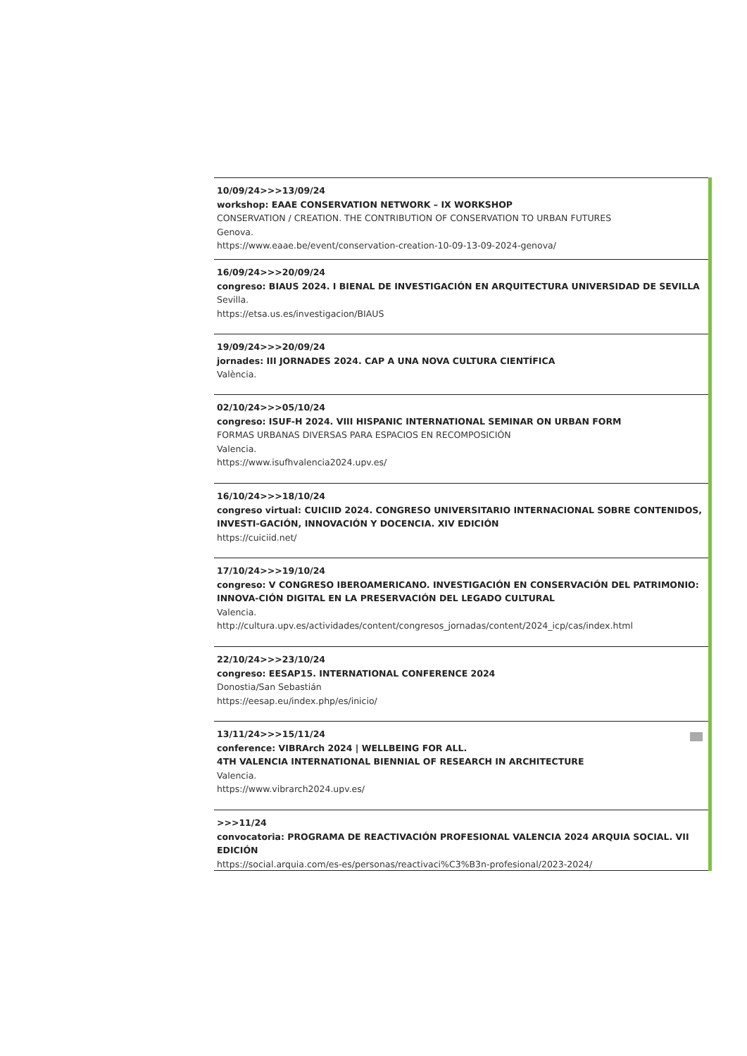10/09/24>>>13/09/24
workshop: EAAE CONSERVATION NETWORK – IX WORKSHOP
CONSERVATION / CREATION. THE CONTRIBUTION OF CONSERVATION TO URBAN FUTURES
Genova.
https://www.eaae.be/event/conservation-creation-10-09-13-09-2024-genova/
16/09/24>>>20/09/24
congreso: BIAUS 2024. I BIENAL DE INVESTIGACIÓN EN ARQUITECTURA UNIVERSIDAD DE SEVILLA
Sevilla.
https://etsa.us.es/investigacion/BIAUS
19/09/24>>>20/09/24
jornades: III JORNADES 2024. CAP A UNA NOVA CULTURA CIENTÍFICA
València.
02/10/24>>>05/10/24
congreso: ISUF-H 2024. VIII HISPANIC INTERNATIONAL SEMINAR ON URBAN FORM
FORMAS URBANAS DIVERSAS PARA ESPACIOS EN RECOMPOSICIÓN
Valencia.
https://www.isufhvalencia2024.upv.es/
16/10/24>>>18/10/24
congreso virtual: CUICIID 2024. CONGRESO UNIVERSITARIO INTERNACIONAL SOBRE CONTENIDOS, INVESTI-GACIÓN, INNOVACIÓN Y DOCENCIA. XIV EDICIÓN
https://cuiciid.net/
17/10/24>>>19/10/24
congreso: V CONGRESO IBEROAMERICANO. INVESTIGACIÓN EN CONSERVACIÓN DEL PATRIMONIO: INNOVA-CIÓN DIGITAL EN LA PRESERVACIÓN DEL LEGADO CULTURAL
Valencia.
http://cultura.upv.es/actividades/content/congresos_jornadas/content/2024_icp/cas/index.html
22/10/24>>>23/10/24
congreso: EESAP15. INTERNATIONAL CONFERENCE 2024
Donostia/San Sebastián
https://eesap.eu/index.php/es/inicio/
13/11/24>>>15/11/24
conference: VIBRArch 2024 | WELLBEING FOR ALL.
4TH VALENCIA INTERNATIONAL BIENNIAL OF RESEARCH IN ARCHITECTURE
Valencia.
https://www.vibrarch2024.upv.es/
>>>11/24
convocatoria: PROGRAMA DE REACTIVACIÓN PROFESIONAL VALENCIA 2024 ARQUIA SOCIAL. VII EDICIÓN
https://social.arquia.com/es-es/personas/reactivaci%C3%B3n-profesional/2023-2024/